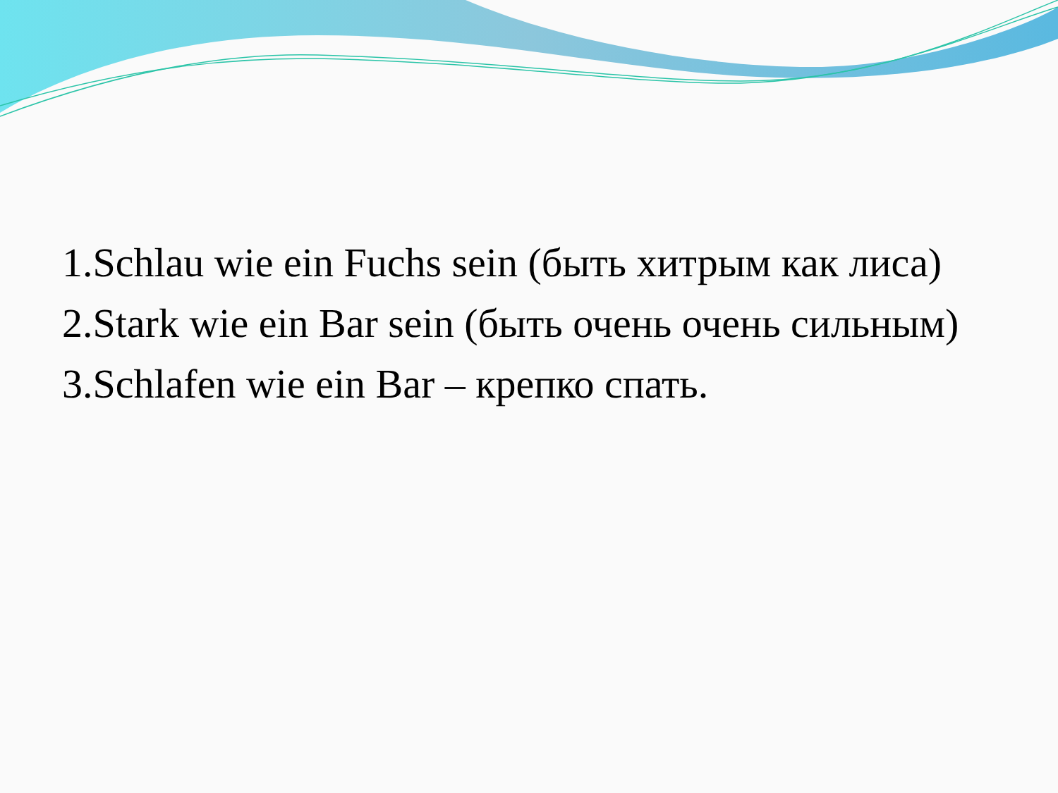1.Schlau wie ein Fuchs sein (быть хитрым как лиса)
2.Stark wie ein Bar sein (быть очень очень сильным)
3.Schlafen wie ein Bar – крепко спать.